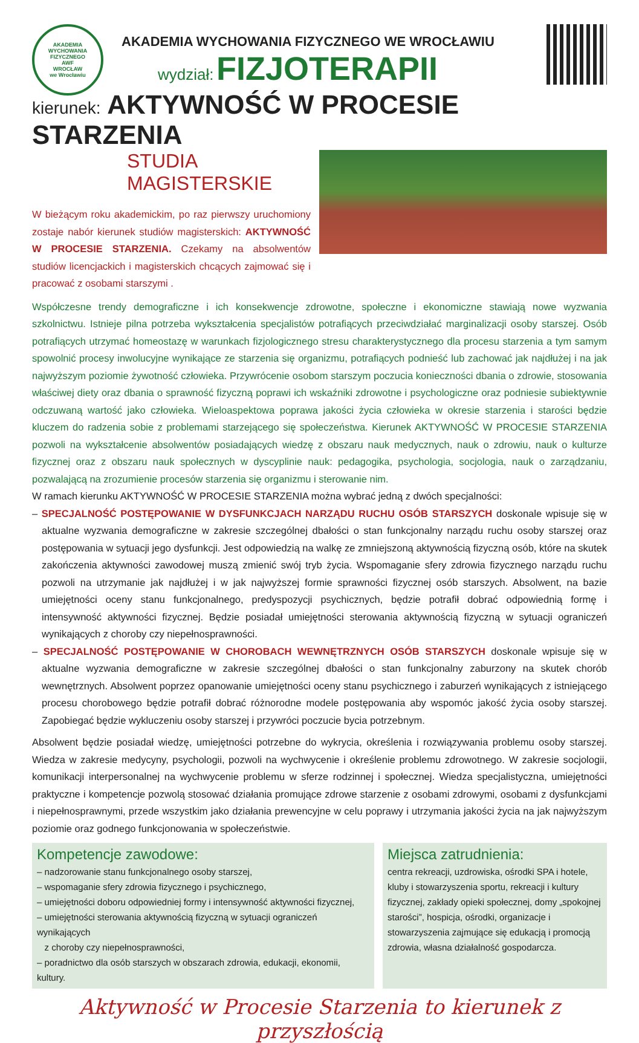AKADEMIA WYCHOWANIA FIZYCZNEGO
AWF
WROCŁAW
we Wrocławiu
AKADEMIA WYCHOWANIA FIZYCZNEGO WE WROCŁAWIU
wydział: FIZJOTERAPII
kierunek: AKTYWNOŚĆ W PROCESIE STARZENIA
STUDIA MAGISTERSKIE
W bieżącym roku akademickim, po raz pierwszy uruchomiony zostaje nabór kierunek studiów magisterskich: AKTYWNOŚĆ W PROCESIE STARZENIA. Czekamy na absolwentów studiów licencjackich i magisterskich chcących zajmować się i pracować z osobami starszymi .
Współczesne trendy demograficzne i ich konsekwencje zdrowotne, społeczne i ekonomiczne stawiają nowe wyzwania szkolnictwu. Istnieje pilna potrzeba wykształcenia specjalistów potrafiących przeciwdziałać marginalizacji osoby starszej. Osób potrafiących utrzymać homeostazę w warunkach fizjologicznego stresu charakterystycznego dla procesu starzenia a tym samym spowolnić procesy inwolucyjne wynikające ze starzenia się organizmu, potrafiących podnieść lub zachować jak najdłużej i na jak najwyższym poziomie żywotność człowieka. Przywrócenie osobom starszym poczucia konieczności dbania o zdrowie, stosowania właściwej diety oraz dbania o sprawność fizyczną poprawi ich wskaźniki zdrowotne i psychologiczne oraz podniesie subiektywnie odczuwaną wartość jako człowieka. Wieloaspektowa poprawa jakości życia człowieka w okresie starzenia i starości będzie kluczem do radzenia sobie z problemami starzejącego się społeczeństwa. Kierunek AKTYWNOŚĆ W PROCESIE STARZENIA pozwoli na wykształcenie absolwentów posiadających wiedzę z obszaru nauk medycznych, nauk o zdrowiu, nauk o kulturze fizycznej oraz z obszaru nauk społecznych w dyscyplinie nauk: pedagogika, psychologia, socjologia, nauk o zarządzaniu, pozwalającą na zrozumienie procesów starzenia się organizmu i sterowanie nim.
W ramach kierunku AKTYWNOŚĆ W PROCESIE STARZENIA można wybrać jedną z dwóch specjalności:
– SPECJALNOŚĆ POSTĘPOWANIE W DYSFUNKCJACH NARZĄDU RUCHU OSÓB STARSZYCH doskonale wpisuje się w aktualne wyzwania demograficzne w zakresie szczególnej dbałości o stan funkcjonalny narządu ruchu osoby starszej oraz postępowania w sytuacji jego dysfunkcji. Jest odpowiedzią na walkę ze zmniejszoną aktywnością fizyczną osób, które na skutek zakończenia aktywności zawodowej muszą zmienić swój tryb życia. Wspomaganie sfery zdrowia fizycznego narządu ruchu pozwoli na utrzymanie jak najdłużej i w jak najwyższej formie sprawności fizycznej osób starszych. Absolwent, na bazie umiejętności oceny stanu funkcjonalnego, predyspozycji psychicznych, będzie potrafił dobrać odpowiednią formę i intensywność aktywności fizycznej. Będzie posiadał umiejętności sterowania aktywnością fizyczną w sytuacji ograniczeń wynikających z choroby czy niepełnosprawności.
– SPECJALNOŚĆ POSTĘPOWANIE W CHOROBACH WEWNĘTRZNYCH OSÓB STARSZYCH doskonale wpisuje się w aktualne wyzwania demograficzne w zakresie szczególnej dbałości o stan funkcjonalny zaburzony na skutek chorób wewnętrznych. Absolwent poprzez opanowanie umiejętności oceny stanu psychicznego i zaburzeń wynikających z istniejącego procesu chorobowego będzie potrafił dobrać różnorodne modele postępowania aby wspomóc jakość życia osoby starszej. Zapobiegać będzie wykluczeniu osoby starszej i przywróci poczucie bycia potrzebnym.
Absolwent będzie posiadał wiedzę, umiejętności potrzebne do wykrycia, określenia i rozwiązywania problemu osoby starszej. Wiedza w zakresie medycyny, psychologii, pozwoli na wychwycenie i określenie problemu zdrowotnego. W zakresie socjologii, komunikacji interpersonalnej na wychwycenie problemu w sferze rodzinnej i społecznej. Wiedza specjalistyczna, umiejętności praktyczne i kompetencje pozwolą stosować działania promujące zdrowe starzenie z osobami zdrowymi, osobami z dysfunkcjami i niepełnosprawnymi, przede wszystkim jako działania prewencyjne w celu poprawy i utrzymania jakości życia na jak najwyższym poziomie oraz godnego funkcjonowania w społeczeństwie.
Kompetencje zawodowe:
– nadzorowanie stanu funkcjonalnego osoby starszej,
– wspomaganie sfery zdrowia fizycznego i psychicznego,
– umiejętności doboru odpowiedniej formy i intensywność aktywności fizycznej,
– umiejętności sterowania aktywnością fizyczną w sytuacji ograniczeń wynikających
z choroby czy niepełnosprawności,
– poradnictwo dla osób starszych w obszarach zdrowia, edukacji, ekonomii, kultury.
Miejsca zatrudnienia:
centra rekreacji, uzdrowiska, ośrodki SPA i hotele, kluby i stowarzyszenia sportu, rekreacji i kultury fizycznej, zakłady opieki społecznej, domy „spokojnej starości”, hospicja, ośrodki, organizacje i stowarzyszenia zajmujące się edukacją i promocją zdrowia, własna działalność gospodarcza.
Aktywność w Procesie Starzenia to kierunek z przyszłością